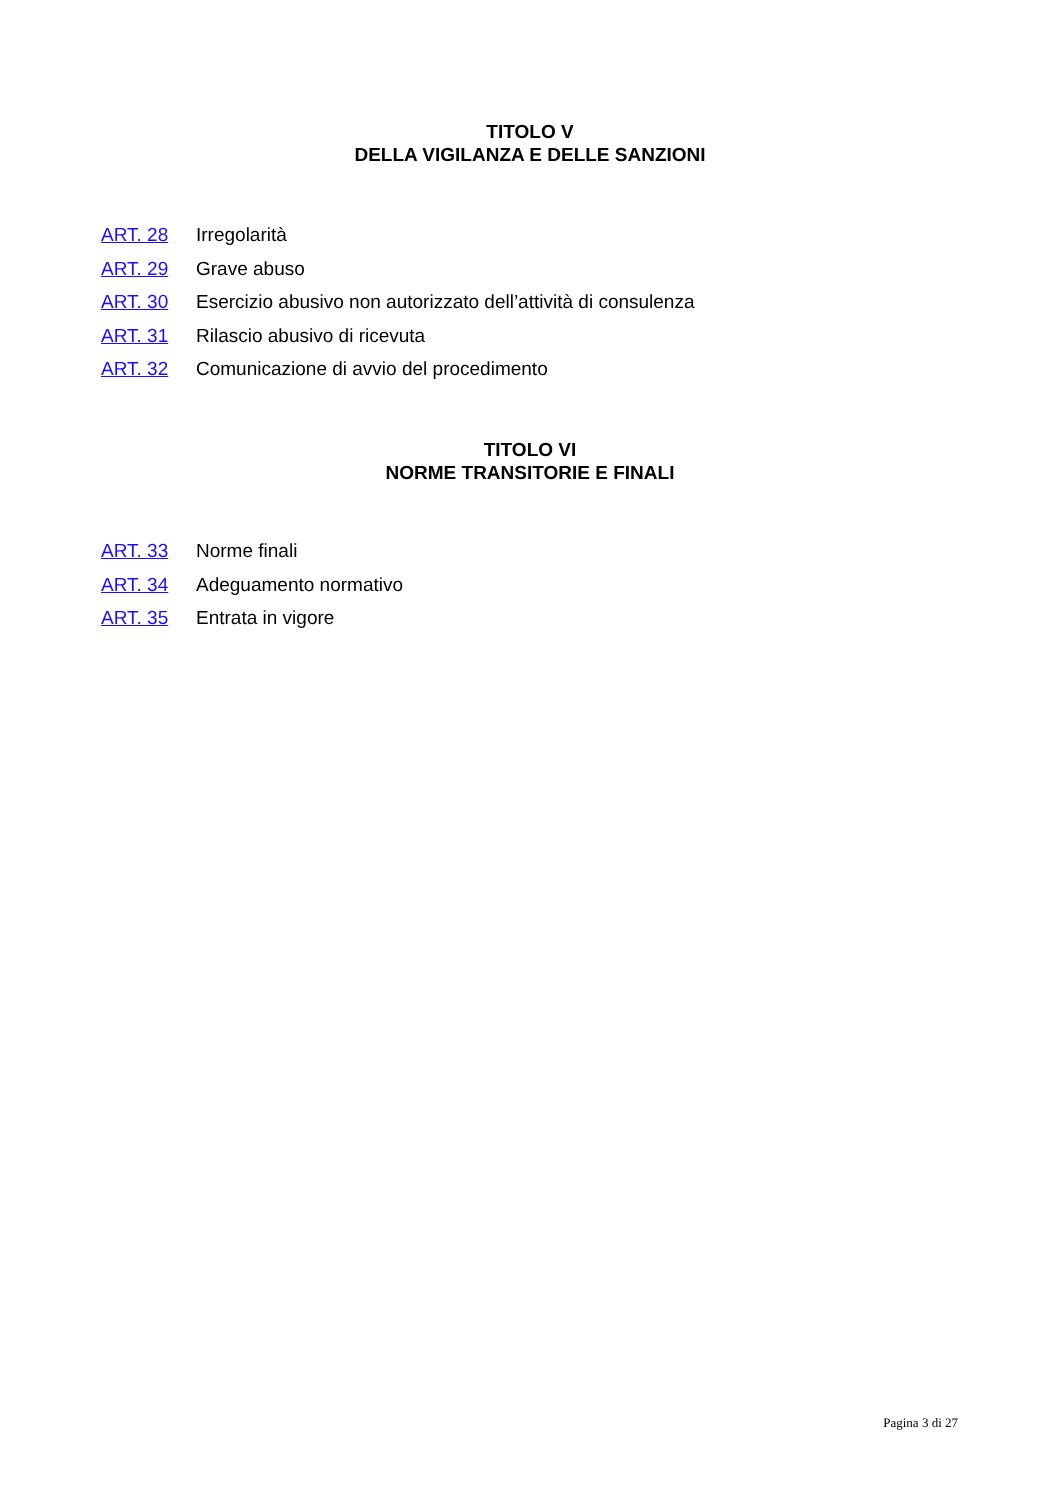TITOLO V
DELLA VIGILANZA E DELLE SANZIONI
ART. 28 Irregolarità
ART. 29 Grave abuso
ART. 30 Esercizio abusivo non autorizzato dell’attività di consulenza
ART. 31 Rilascio abusivo di ricevuta
ART. 32 Comunicazione di avvio del procedimento
TITOLO VI
NORME TRANSITORIE E FINALI
ART. 33 Norme finali
ART. 34 Adeguamento normativo
ART. 35 Entrata in vigore
Pagina 3 di 27